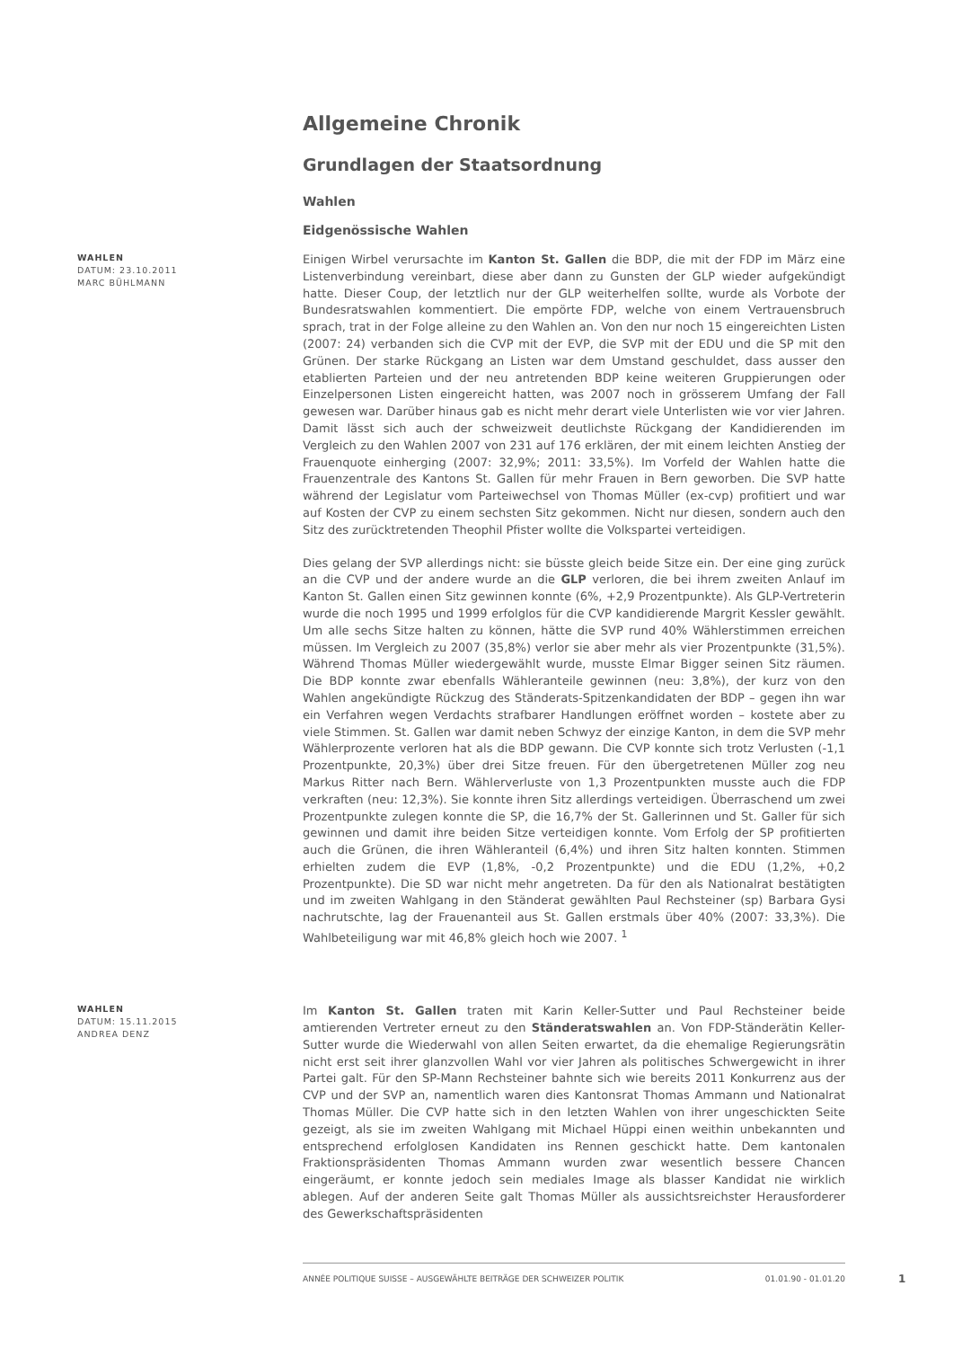Allgemeine Chronik
Grundlagen der Staatsordnung
Wahlen
Eidgenössische Wahlen
WAHLEN
DATUM: 23.10.2011
MARC BÜHLMANN
Einigen Wirbel verursachte im Kanton St. Gallen die BDP, die mit der FDP im März eine Listenverbindung vereinbart, diese aber dann zu Gunsten der GLP wieder aufgekündigt hatte. Dieser Coup, der letztlich nur der GLP weiterhelfen sollte, wurde als Vorbote der Bundesratswahlen kommentiert. Die empörte FDP, welche von einem Vertrauensbruch sprach, trat in der Folge alleine zu den Wahlen an. Von den nur noch 15 eingereichten Listen (2007: 24) verbanden sich die CVP mit der EVP, die SVP mit der EDU und die SP mit den Grünen. Der starke Rückgang an Listen war dem Umstand geschuldet, dass ausser den etablierten Parteien und der neu antretenden BDP keine weiteren Gruppierungen oder Einzelpersonen Listen eingereicht hatten, was 2007 noch in grösserem Umfang der Fall gewesen war. Darüber hinaus gab es nicht mehr derart viele Unterlisten wie vor vier Jahren. Damit lässt sich auch der schweizweit deutlichste Rückgang der Kandidierenden im Vergleich zu den Wahlen 2007 von 231 auf 176 erklären, der mit einem leichten Anstieg der Frauenquote einherging (2007: 32,9%; 2011: 33,5%). Im Vorfeld der Wahlen hatte die Frauenzentrale des Kantons St. Gallen für mehr Frauen in Bern geworben. Die SVP hatte während der Legislatur vom Parteiwechsel von Thomas Müller (ex-cvp) profitiert und war auf Kosten der CVP zu einem sechsten Sitz gekommen. Nicht nur diesen, sondern auch den Sitz des zurücktretenden Theophil Pfister wollte die Volkspartei verteidigen.
Dies gelang der SVP allerdings nicht: sie büsste gleich beide Sitze ein. Der eine ging zurück an die CVP und der andere wurde an die GLP verloren, die bei ihrem zweiten Anlauf im Kanton St. Gallen einen Sitz gewinnen konnte (6%, +2,9 Prozentpunkte). Als GLP-Vertreterin wurde die noch 1995 und 1999 erfolglos für die CVP kandidierende Margrit Kessler gewählt. Um alle sechs Sitze halten zu können, hätte die SVP rund 40% Wählerstimmen erreichen müssen. Im Vergleich zu 2007 (35,8%) verlor sie aber mehr als vier Prozentpunkte (31,5%). Während Thomas Müller wiedergewählt wurde, musste Elmar Bigger seinen Sitz räumen. Die BDP konnte zwar ebenfalls Wähleranteile gewinnen (neu: 3,8%), der kurz von den Wahlen angekündigte Rückzug des Ständerats-Spitzenkandidaten der BDP – gegen ihn war ein Verfahren wegen Verdachts strafbarer Handlungen eröffnet worden – kostete aber zu viele Stimmen. St. Gallen war damit neben Schwyz der einzige Kanton, in dem die SVP mehr Wählerprozente verloren hat als die BDP gewann. Die CVP konnte sich trotz Verlusten (-1,1 Prozentpunkte, 20,3%) über drei Sitze freuen. Für den übergetretenen Müller zog neu Markus Ritter nach Bern. Wählerverluste von 1,3 Prozentpunkten musste auch die FDP verkraften (neu: 12,3%). Sie konnte ihren Sitz allerdings verteidigen. Überraschend um zwei Prozentpunkte zulegen konnte die SP, die 16,7% der St. Gallerinnen und St. Galler für sich gewinnen und damit ihre beiden Sitze verteidigen konnte. Vom Erfolg der SP profitierten auch die Grünen, die ihren Wähleranteil (6,4%) und ihren Sitz halten konnten. Stimmen erhielten zudem die EVP (1,8%, -0,2 Prozentpunkte) und die EDU (1,2%, +0,2 Prozentpunkte). Die SD war nicht mehr angetreten. Da für den als Nationalrat bestätigten und im zweiten Wahlgang in den Ständerat gewählten Paul Rechsteiner (sp) Barbara Gysi nachrutschte, lag der Frauenanteil aus St. Gallen erstmals über 40% (2007: 33,3%). Die Wahlbeteiligung war mit 46,8% gleich hoch wie 2007. <sup>1</sup>
WAHLEN
DATUM: 15.11.2015
ANDREA DENZ
Im Kanton St. Gallen traten mit Karin Keller-Sutter und Paul Rechsteiner beide amtierenden Vertreter erneut zu den Ständeratswahlen an. Von FDP-Ständerätin Keller-Sutter wurde die Wiederwahl von allen Seiten erwartet, da die ehemalige Regierungsrätin nicht erst seit ihrer glanzvollen Wahl vor vier Jahren als politisches Schwergewicht in ihrer Partei galt. Für den SP-Mann Rechsteiner bahnte sich wie bereits 2011 Konkurrenz aus der CVP und der SVP an, namentlich waren dies Kantonsrat Thomas Ammann und Nationalrat Thomas Müller. Die CVP hatte sich in den letzten Wahlen von ihrer ungeschickten Seite gezeigt, als sie im zweiten Wahlgang mit Michael Hüppi einen weithin unbekannten und entsprechend erfolglosen Kandidaten ins Rennen geschickt hatte. Dem kantonalen Fraktionspräsidenten Thomas Ammann wurden zwar wesentlich bessere Chancen eingeräumt, er konnte jedoch sein mediales Image als blasser Kandidat nie wirklich ablegen. Auf der anderen Seite galt Thomas Müller als aussichtsreichster Herausforderer des Gewerkschaftspräsidenten
ANNÉE POLITIQUE SUISSE – AUSGEWÄHLTE BEITRÄGE DER SCHWEIZER POLITIK 01.01.90 - 01.01.20
1